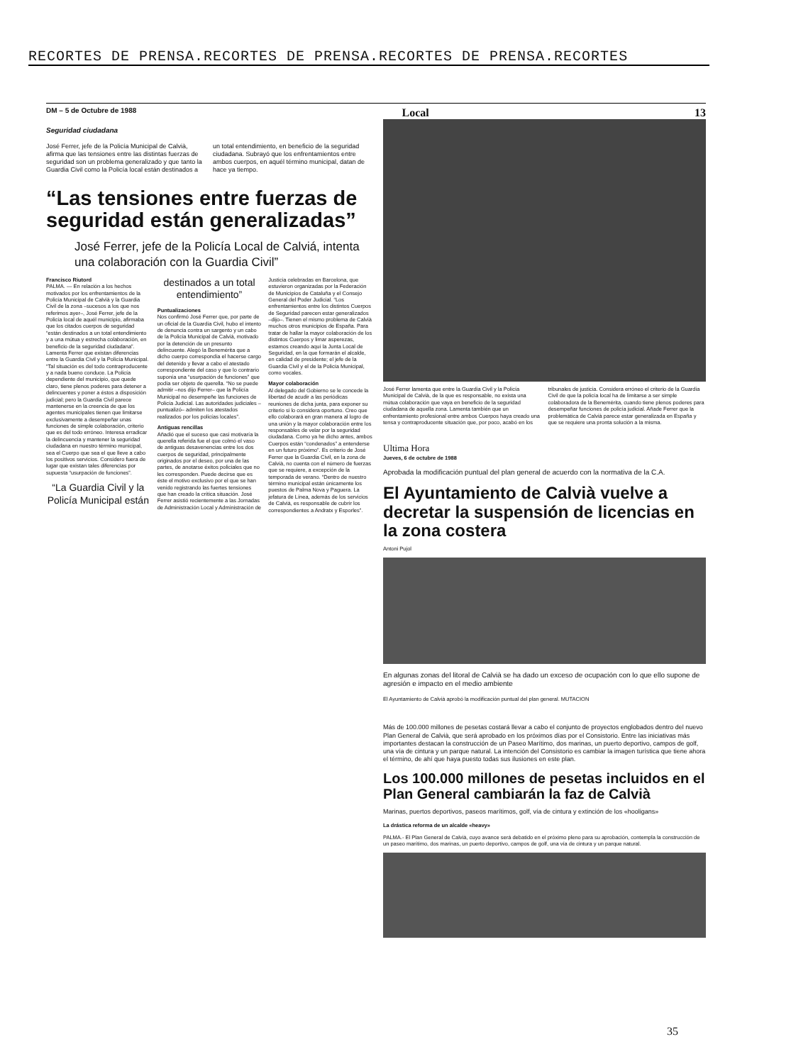RECORTES DE PRENSA.RECORTES DE PRENSA.RECORTES DE PRENSA.RECORTES
DM – 5 de Octubre de 1988 Local 13
Seguridad ciudadana
José Ferrer, jefe de la Policía Municipal de Calvià, afirma que las tensiones entre las distintas fuerzas de seguridad son un problema generalizado y que tanto la Guardia Civil como la Policía local están destinados a un total entendimiento, en beneficio de la seguridad ciudadana. Subrayó que los enfrentamientos entre ambos cuerpos, en aquél término municipal, datan de hace ya tiempo.
“Las tensiones entre fuerzas de seguridad están generalizadas”
José Ferrer, jefe de la Policía Local de Calviá, intenta una colaboración con la Guardia Civil”
Francisco Riutord
PALMA. — En relación a los hechos motivados por los enfrentamientos de la Policía Municipal de Calvià y la Guardia Civil de la zona –sucesos a los que nos referimos ayer–, José Ferrer, jefe de la Policía local de aquél municipio, afirmaba que los citados cuerpos de seguridad “están destinados a un total entendimiento y a una mútua y estrecha colaboración, en beneficio de la seguridad ciudadana”. Lamenta Ferrer que existan diferencias entre la Guardia Civil y la Policía Municipal. “Tal situación es del todo contraproducente y a nada bueno conduce. La Policía dependiente del municipio, que quede claro, tiene plenos poderes para detener a delincuentes y poner a éstos a disposición judicial; pero la Guardia Civil parece mantenerse en la creencia de que los agentes municipales tienen que limitarse exclusivamente a desempeñar unas funciones de simple colaboración, criterio que es del todo erróneo. Interesa erradicar la delincuencia y mantener la seguridad ciudadana en nuestro término municipal, sea el Cuerpo que sea el que lleve a cabo los positivos servicios. Considero fuera de lugar que existan tales diferencias por supuesta “usurpación de funciones”.
“La Guardia Civil y la Policía Municipal están destinados a un total entendimiento”
Puntualizaciones
Nos confirmó José Ferrer que, por parte de un oficial de la Guardia Civil, hubo el intento de denuncia contra un sargento y un cabo de la Policía Municipal de Calvià, motivado por la detención de un presunto delincuente. Alegó la Benemérita que a dicho cuerpo correspondía el hacerse cargo del detenido y llevar a cabo el atestado correspondiente del caso y que lo contrario suponía una “usurpación de funciones” que podía ser objeto de querella. “No se puede admitir –nos dijo Ferrer– que la Policía Municipal no desempeñe las funciones de Policía Judicial. Las autoridades judiciales –puntualizó– admiten los atestados realizados por los policías locales”.
Antiguas rencillas
Añadió que el suceso que casi motivaría la querella referida fue el que colmó el vaso de antiguas desavenencias entre los dos cuerpos de seguridad, principalmente originados por el deseo, por una de las partes, de anotarse éxitos policiales que no les corresponden. Puede decirse que es éste el motivo exclusivo por el que se han venido registrando las fuertes tensiones que han creado la crítica situación. José Ferrer asistió recientemente a las Jornadas de Administración Local y Administración de Justicia celebradas en Barcelona, que estuvieron organizadas por la Federación de Municipios de Cataluña y el Consejo General del Poder Judicial. “Los enfrentamientos entre los distintos Cuerpos de Seguridad parecen estar generalizados –dijo–. Tienen el mismo problema de Calvià muchos otros municipios de España. Para tratar de hallar la mayor colaboración de los distintos Cuerpos y limar asperezas, estamos creando aquí la Junta Local de Seguridad, en la que formarán el alcalde, en calidad de presidente; el jefe de la Guardia Civil y el de la Policía Municipal, como vocales.
Mayor colaboración
Al delegado del Gobierno se le concede la libertad de acudir a las periódicas reuniones de dicha junta, para exponer su criterio si lo considera oportuno. Creo que ello colaborará en gran manera al logro de una unión y la mayor colaboración entre los responsables de velar por la seguridad ciudadana. Como ya he dicho antes, ambos Cuerpos están “condenados” a entenderse en un futuro próximo”. Es criterio de José Ferrer que la Guardia Civil, en la zona de Calvià, no cuenta con el número de fuerzas que se requiere, a excepción de la temporada de verano. “Dentro de nuestro término municipal están únicamente los puestos de Palma Nova y Paguera. La jefatura de Línea, además de los servicios de Calvià, es responsable de cubrir los correspondientes a Andratx y Esporles”.
José Ferrer lamenta que entre la Guardia Civil y la Policía Municipal de Calvià, de la que es responsable, no exista una mútua colaboración que vaya en beneficio de la seguridad ciudadana de aquella zona. Lamenta también que un enfrentamiento profesional entre ambos Cuerpos haya creado una tensa y contraproducente situación que, por poco, acabó en los tribunales de justicia. Considera erróneo el criterio de la Guardia Civil de que la policía local ha de limitarse a ser simple colaboradora de la Benemérita, cuando tiene plenos poderes para desempeñar funciones de policía judicial. Añade Ferrer que la problemática de Calvià parece estar generalizada en España y que se requiere una pronta solución a la misma.
Ultima Hora
Jueves, 6 de octubre de 1988
Aprobada la modificación puntual del plan general de acuerdo con la normativa de la C.A.
El Ayuntamiento de Calvià vuelve a decretar la suspensión de licencias en la zona costera
Antoni Pujol
En algunas zonas del litoral de Calvià se ha dado un exceso de ocupación con lo que ello supone de agresión e impacto en el medio ambiente
El Ayuntamiento de Calvià aprobó la modificación puntual del plan general. MUTACION
Más de 100.000 millones de pesetas costará llevar a cabo el conjunto de proyectos englobados dentro del nuevo Plan General de Calvià, que será aprobado en los próximos días por el Consistorio. Entre las iniciativas más importantes destacan la construcción de un Paseo Marítimo, dos marinas, un puerto deportivo, campos de golf, una vía de cintura y un parque natural. La intención del Consistorio es cambiar la imagen turística que tiene ahora el término, de ahí que haya puesto todas sus ilusiones en este plan.
Los 100.000 millones de pesetas incluidos en el Plan General cambiarán la faz de Calvià
Marinas, puertos deportivos, paseos marítimos, golf, vía de cintura y extinción de los «hooligans»
La drástica reforma de un alcalde «heavy»
PALMA.- El Plan General de Calvià, cuyo avance será debatido en el próximo pleno para su aprobación, contempla la construcción de un paseo marítimo, dos marinas, un puerto deportivo, campos de golf, una vía de cintura y un parque natural.
35